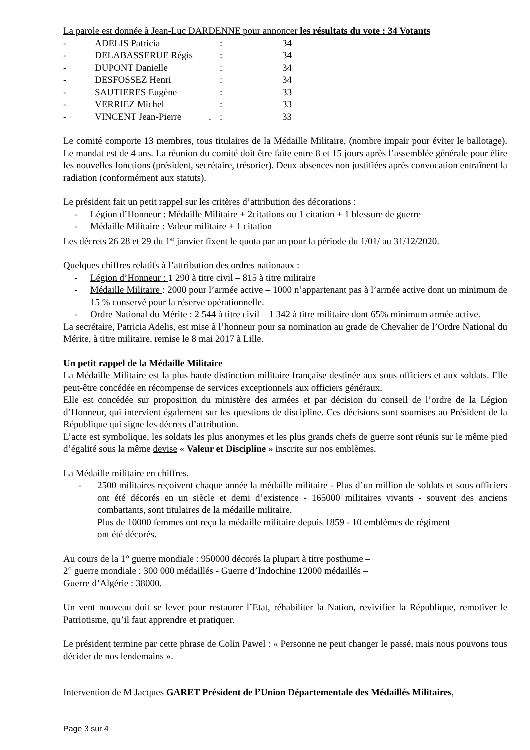La parole est donnée à Jean-Luc DARDENNE pour annoncer les résultats du vote : 34 Votants
| - | ADELIS Patricia | : | 34 |
| - | DELABASSERUE Régis | : | 34 |
| - | DUPONT Danielle | : | 34 |
| - | DESFOSSEZ Henri | : | 34 |
| - | SAUTIERES Eugène | : | 33 |
| - | VERRIEZ Michel | : | 33 |
| - | VINCENT Jean-Pierre . | : | 33 |
Le comité comporte 13 membres, tous titulaires de la Médaille Militaire, (nombre impair pour éviter le ballotage). Le mandat est de 4 ans. La réunion du comité doit être faite entre 8 et 15 jours après l’assemblée générale pour élire les nouvelles fonctions (président, secrétaire, trésorier). Deux absences non justifiées après convocation entraînent la radiation (conformément aux statuts).
Le président fait un petit rappel sur les critères d’attribution des décorations :
- Légion d’Honneur : Médaille Militaire + 2citations ou 1 citation + 1 blessure de guerre
- Médaille Militaire : Valeur militaire + 1 citation
Les décrets 26 28 et 29 du 1<sup>er</sup> janvier fixent le quota par an pour la période du 1/01/ au 31/12/2020.
Quelques chiffres relatifs à l’attribution des ordres nationaux :
- Légion d’Honneur : 1 290 à titre civil – 815 à titre militaire
- Médaille Militaire : 2000 pour l’armée active – 1000 n’appartenant pas à l’armée active dont un minimum de 15 % conservé pour la réserve opérationnelle.
- Ordre National du Mérite : 2 544 à titre civil – 1 342 à titre militaire dont 65% minimum armée active.
La secrétaire, Patricia Adelis, est mise à l’honneur pour sa nomination au grade de Chevalier de l’Ordre National du Mérite, à titre militaire, remise le 8 mai 2017 à Lille.
Un petit rappel de la Médaille Militaire
La Médaille Militaire est la plus haute distinction militaire française destinée aux sous officiers et aux soldats. Elle peut-être concédée en récompense de services exceptionnels aux officiers généraux.
Elle est concédée sur proposition du ministère des armées et par décision du conseil de l’ordre de la Légion d’Honneur, qui intervient également sur les questions de discipline. Ces décisions sont soumises au Président de la République qui signe les décrets d’attribution.
L’acte est symbolique, les soldats les plus anonymes et les plus grands chefs de guerre sont réunis sur le même pied d’égalité sous la même devise « Valeur et Discipline » inscrite sur nos emblèmes.
La Médaille militaire en chiffres.
- 2500 militaires reçoivent chaque année la médaille militaire - Plus d’un million de soldats et sous officiers ont été décorés en un siècle et demi d’existence - 165000 militaires vivants - souvent des anciens combattants, sont titulaires de la médaille militaire.
Plus de 10000 femmes ont reçu la médaille militaire depuis 1859 - 10 emblèmes de régiment
ont été décorés.
Au cours de la 1° guerre mondiale : 950000 décorés la plupart à titre posthume –
2° guerre mondiale : 300 000 médaillés - Guerre d’Indochine 12000 médaillés –
Guerre d’Algérie : 38000.
Un vent nouveau doit se lever pour restaurer l’Etat, réhabiliter la Nation, revivifier la République, remotiver le Patriotisme, qu’il faut apprendre et pratiquer.
Le président termine par cette phrase de Colin Pawel : « Personne ne peut changer le passé, mais nous pouvons tous décider de nos lendemains ».
Intervention de M Jacques GARET Président de l’Union Départementale des Médaillés Militaires,
Page 3 sur 4